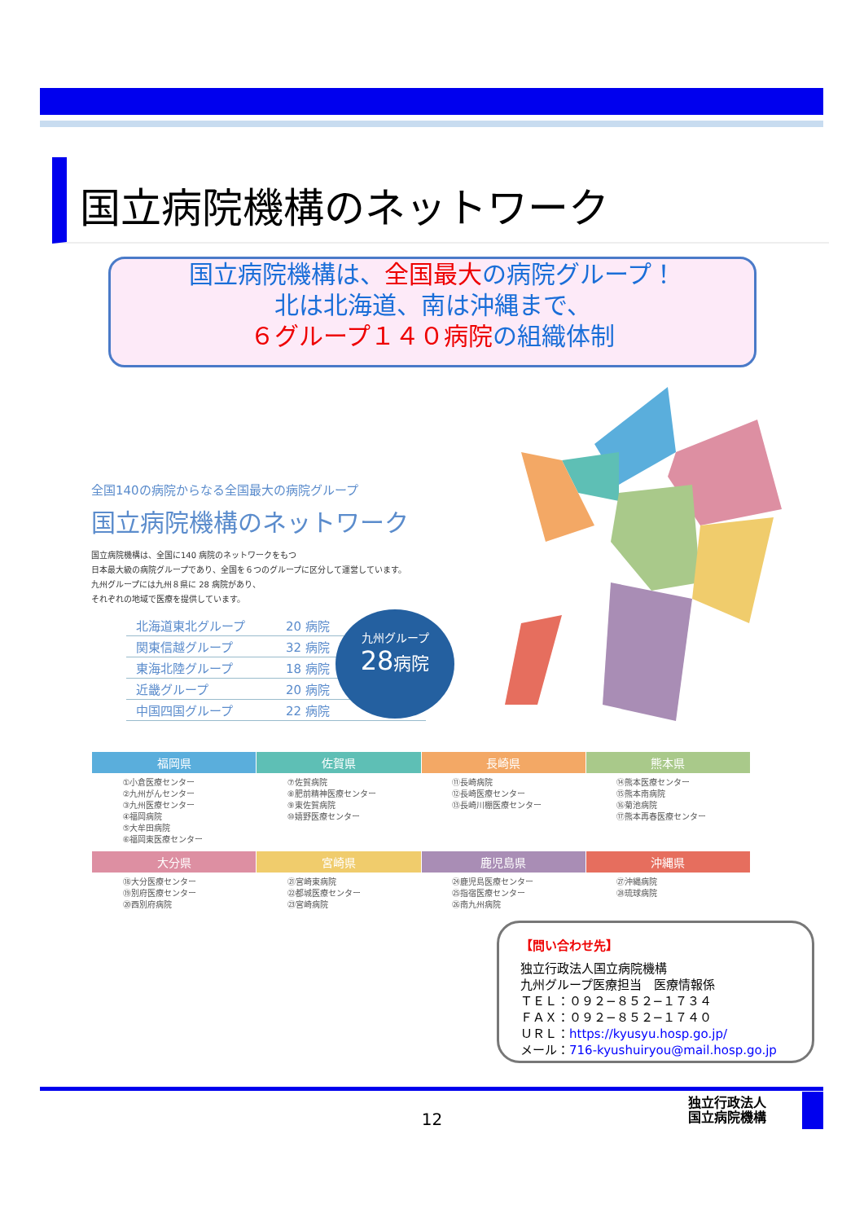国立病院機構のネットワーク
国立病院機構は、全国最大の病院グループ！
北は北海道、南は沖縄まで、
６グループ１４０病院の組織体制
全国140の病院からなる全国最大の病院グループ
国立病院機構のネットワーク
国立病院機構は、全国に140 病院のネットワークをもつ
日本最大級の病院グループであり、全国を６つのグループに区分して運営しています。
九州グループには九州８県に 28 病院があり、
それぞれの地域で医療を提供しています。
| 北海道東北グループ | 20 病院 |
| 関東信越グループ | 32 病院 |
| 東海北陸グループ | 18 病院 |
| 近畿グループ | 20 病院 |
| 中国四国グループ | 22 病院 |
九州グループ
28 病院
| 福岡県 | 佐賀県 | 長崎県 | 熊本県 |
| --- | --- | --- | --- |
| ①小倉医療センター ②九州がんセンター ③九州医療センター ④福岡病院 ⑤大牟田病院 ⑥福岡東医療センター | ⑦佐賀病院 ⑧肥前精神医療センター ⑨東佐賀病院 ⑩嬉野医療センター | ⑪長崎病院 ⑫長崎医療センター ⑬長崎川棚医療センター | ⑭熊本医療センター ⑮熊本南病院 ⑯菊池病院 ⑰熊本再春医療センター |
| 大分県 | 宮崎県 | 鹿児島県 | 沖縄県 |
| ⑱大分医療センター ⑲別府医療センター ⑳西別府病院 | ㉑宮崎東病院 ㉒都城医療センター ㉓宮崎病院 | ㉔鹿児島医療センター ㉕指宿医療センター ㉖南九州病院 | ㉗沖縄病院 ㉘琉球病院 |
【問い合わせ先】
独立行政法人国立病院機構
九州グループ医療担当　医療情報係
ＴＥＬ：０９２−８５２−１７３４
ＦＡＸ：０９２−８５２−１７４０
ＵＲＬ：https://kyusyu.hosp.go.jp/
メール：716-kyushuiryou@mail.hosp.go.jp
12
独立行政法人
国立病院機構